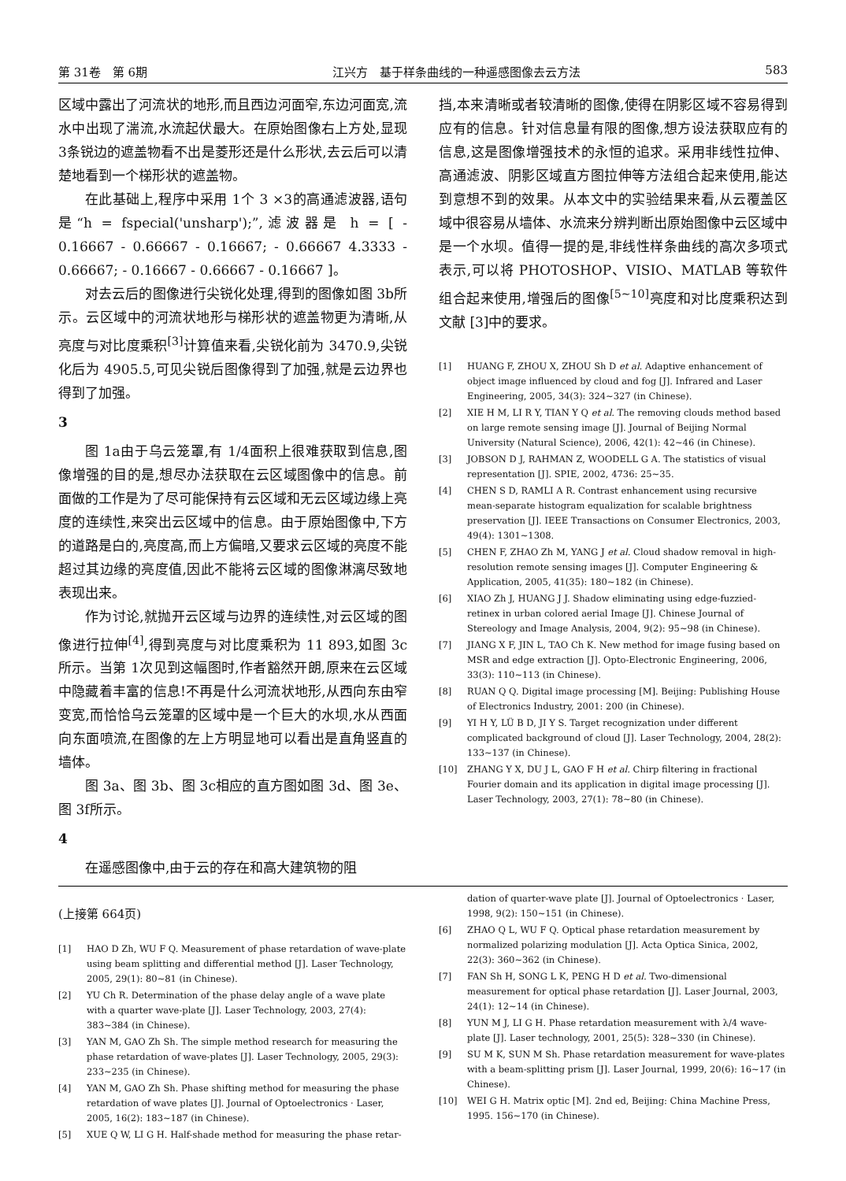第 31卷　第 6期 江兴方　基于样条曲线的一种遥感图像去云方法 583
区域中露出了河流状的地形,而且西边河面窄,东边河面宽,流水中出现了湍流,水流起伏最大。在原始图像右上方处,显现 3条锐边的遮盖物看不出是菱形还是什么形状,去云后可以清楚地看到一个梯形状的遮盖物。
在此基础上,程序中采用 1个 3 ×3的高通滤波器,语句是“h = fspecial('unsharp');”,滤波器是 h = [ - 0.16667 - 0.66667 - 0.16667; - 0.66667 4.3333 - 0.66667; - 0.16667 - 0.66667 - 0.16667 ]。
对去云后的图像进行尖锐化处理,得到的图像如图 3b所示。云区域中的河流状地形与梯形状的遮盖物更为清晰,从亮度与对比度乘积<sup>[3]</sup>计算值来看,尖锐化前为 3470.9,尖锐化后为 4905.5,可见尖锐后图像得到了加强,就是云边界也得到了加强。
3
图 1a由于乌云笼罩,有 1/4面积上很难获取到信息,图像增强的目的是,想尽办法获取在云区域图像中的信息。前面做的工作是为了尽可能保持有云区域和无云区域边缘上亮度的连续性,来突出云区域中的信息。由于原始图像中,下方的道路是白的,亮度高,而上方偏暗,又要求云区域的亮度不能超过其边缘的亮度值,因此不能将云区域的图像淋漓尽致地表现出来。
作为讨论,就抛开云区域与边界的连续性,对云区域的图像进行拉伸<sup>[4]</sup>,得到亮度与对比度乘积为 11 893,如图 3c所示。当第 1次见到这幅图时,作者豁然开朗,原来在云区域中隐藏着丰富的信息!不再是什么河流状地形,从西向东由窄变宽,而恰恰乌云笼罩的区域中是一个巨大的水坝,水从西面向东面喷流,在图像的左上方明显地可以看出是直角竖直的墙体。
图 3a、图 3b、图 3c相应的直方图如图 3d、图 3e、图 3f所示。
4
在遥感图像中,由于云的存在和高大建筑物的阻
挡,本来清晰或者较清晰的图像,使得在阴影区域不容易得到应有的信息。针对信息量有限的图像,想方设法获取应有的信息,这是图像增强技术的永恒的追求。采用非线性拉伸、高通滤波、阴影区域直方图拉伸等方法组合起来使用,能达到意想不到的效果。从本文中的实验结果来看,从云覆盖区域中很容易从墙体、水流来分辨判断出原始图像中云区域中是一个水坝。值得一提的是,非线性样条曲线的高次多项式表示,可以将 PHOTOSHOP、VISIO、MATLAB 等软件组合起来使用,增强后的图像<sup>[5~10]</sup>亮度和对比度乘积达到文献 [3]中的要求。
[1] HUANG F, ZHOU X, ZHOU Sh D et al. Adaptive enhancement of object image influenced by cloud and fog [J]. Infrared and Laser Engineering, 2005, 34(3): 324~327 (in Chinese).
[2] XIE H M, LI R Y, TIAN Y Q et al. The removing clouds method based on large remote sensing image [J]. Journal of Beijing Normal University (Natural Science), 2006, 42(1): 42~46 (in Chinese).
[3] JOBSON D J, RAHMAN Z, WOODELL G A. The statistics of visual representation [J]. SPIE, 2002, 4736: 25~35.
[4] CHEN S D, RAMLI A R. Contrast enhancement using recursive mean-separate histogram equalization for scalable brightness preservation [J]. IEEE Transactions on Consumer Electronics, 2003, 49(4): 1301~1308.
[5] CHEN F, ZHAO Zh M, YANG J et al. Cloud shadow removal in high-resolution remote sensing images [J]. Computer Engineering & Application, 2005, 41(35): 180~182 (in Chinese).
[6] XIAO Zh J, HUANG J J. Shadow eliminating using edge-fuzzied-retinex in urban colored aerial Image [J]. Chinese Journal of Stereology and Image Analysis, 2004, 9(2): 95~98 (in Chinese).
[7] JIANG X F, JIN L, TAO Ch K. New method for image fusing based on MSR and edge extraction [J]. Opto-Electronic Engineering, 2006, 33(3): 110~113 (in Chinese).
[8] RUAN Q Q. Digital image processing [M]. Beijing: Publishing House of Electronics Industry, 2001: 200 (in Chinese).
[9] YI H Y, LÜ B D, JI Y S. Target recognization under different complicated background of cloud [J]. Laser Technology, 2004, 28(2): 133~137 (in Chinese).
[10] ZHANG Y X, DU J L, GAO F H et al. Chirp filtering in fractional Fourier domain and its application in digital image processing [J]. Laser Technology, 2003, 27(1): 78~80 (in Chinese).
(上接第 664页)
[1] HAO D Zh, WU F Q. Measurement of phase retardation of wave-plate using beam splitting and differential method [J]. Laser Technology, 2005, 29(1): 80~81 (in Chinese).
[2] YU Ch R. Determination of the phase delay angle of a wave plate with a quarter wave-plate [J]. Laser Technology, 2003, 27(4): 383~384 (in Chinese).
[3] YAN M, GAO Zh Sh. The simple method research for measuring the phase retardation of wave-plates [J]. Laser Technology, 2005, 29(3): 233~235 (in Chinese).
[4] YAN M, GAO Zh Sh. Phase shifting method for measuring the phase retardation of wave plates [J]. Journal of Optoelectronics · Laser, 2005, 16(2): 183~187 (in Chinese).
[5] XUE Q W, LI G H. Half-shade method for measuring the phase retar-
dation of quarter-wave plate [J]. Journal of Optoelectronics · Laser, 1998, 9(2): 150~151 (in Chinese).
[6] ZHAO Q L, WU F Q. Optical phase retardation measurement by normalized polarizing modulation [J]. Acta Optica Sinica, 2002, 22(3): 360~362 (in Chinese).
[7] FAN Sh H, SONG L K, PENG H D et al. Two-dimensional measurement for optical phase retardation [J]. Laser Journal, 2003, 24(1): 12~14 (in Chinese).
[8] YUN M J, LI G H. Phase retardation measurement with λ/4 wave-plate [J]. Laser technology, 2001, 25(5): 328~330 (in Chinese).
[9] SU M K, SUN M Sh. Phase retardation measurement for wave-plates with a beam-splitting prism [J]. Laser Journal, 1999, 20(6): 16~17 (in Chinese).
[10] WEI G H. Matrix optic [M]. 2nd ed, Beijing: China Machine Press, 1995. 156~170 (in Chinese).